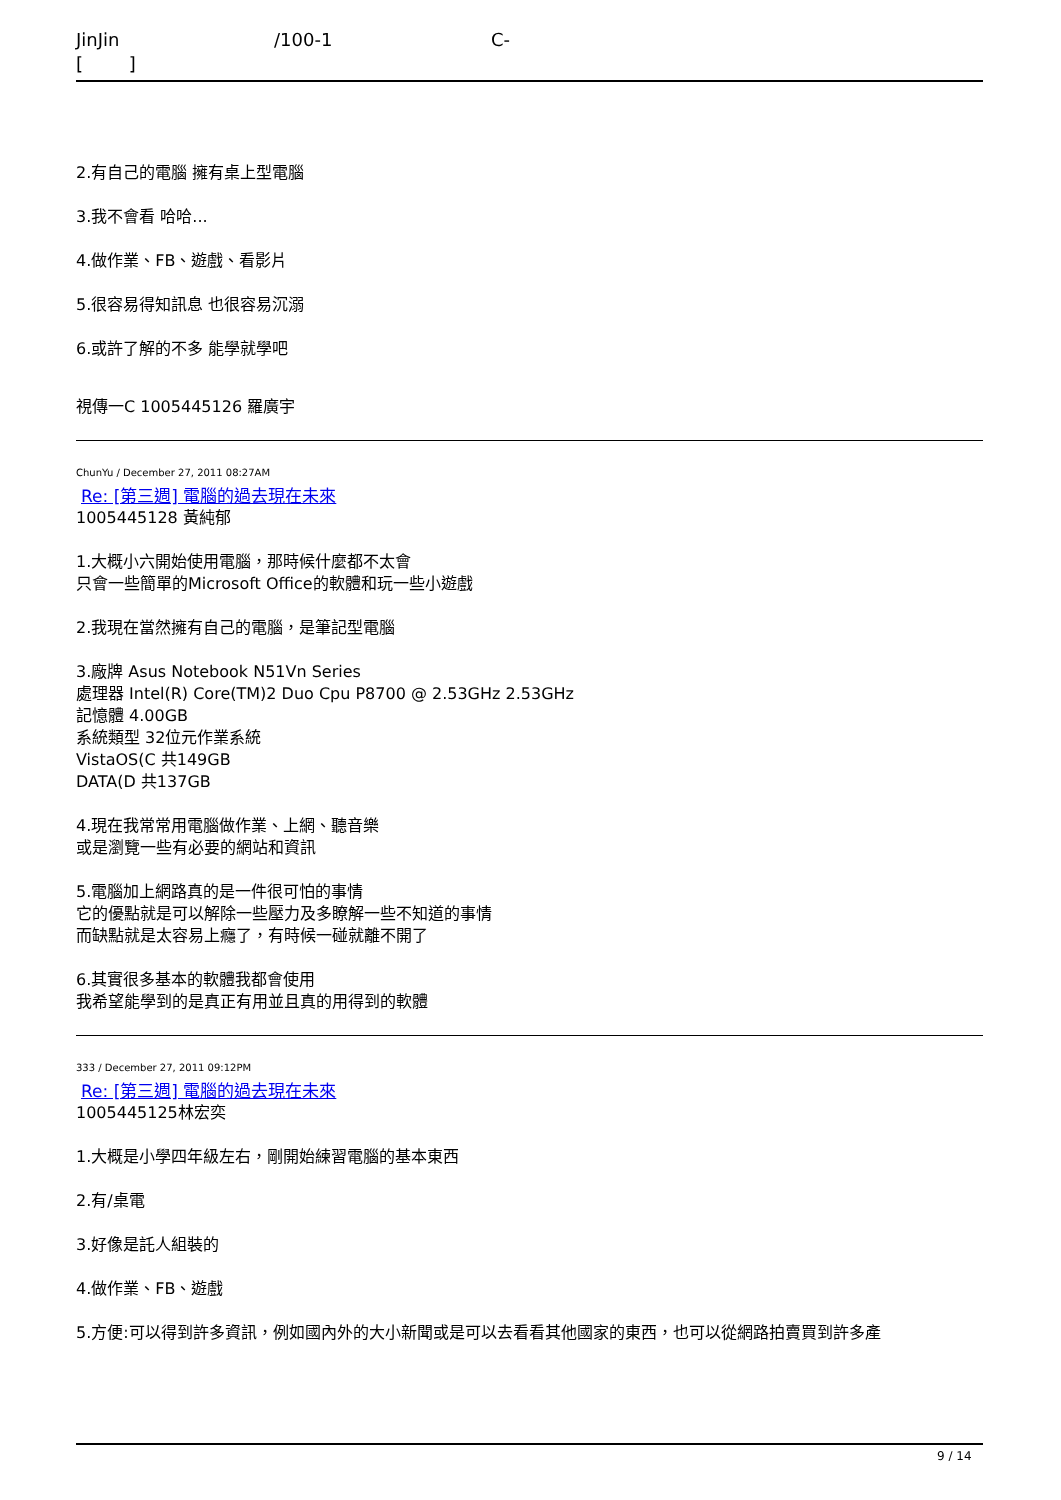JinJin /100-1 C- [ ]
2.有自己的電腦 擁有桌上型電腦
3.我不會看 哈哈...
4.做作業、FB、遊戲、看影片
5.很容易得知訊息 也很容易沉溺
6.或許了解的不多 能學就學吧
視傳一C 1005445126 羅廣宇
ChunYu / December 27, 2011 08:27AM
Re: [第三週] 電腦的過去現在未來
1005445128 黃純郁
1.大概小六開始使用電腦，那時候什麼都不太會
只會一些簡單的Microsoft Office的軟體和玩一些小遊戲
2.我現在當然擁有自己的電腦，是筆記型電腦
3.廠牌 Asus Notebook N51Vn Series
處理器 Intel(R) Core(TM)2 Duo Cpu P8700 @ 2.53GHz 2.53GHz
記憶體 4.00GB
系統類型 32位元作業系統
VistaOS(C 共149GB
DATA(D 共137GB
4.現在我常常用電腦做作業、上網、聽音樂
或是瀏覽一些有必要的網站和資訊
5.電腦加上網路真的是一件很可怕的事情
它的優點就是可以解除一些壓力及多瞭解一些不知道的事情
而缺點就是太容易上癮了，有時候一碰就離不開了
6.其實很多基本的軟體我都會使用
我希望能學到的是真正有用並且真的用得到的軟體
333 / December 27, 2011 09:12PM
Re: [第三週] 電腦的過去現在未來
1005445125林宏奕
1.大概是小學四年級左右，剛開始練習電腦的基本東西
2.有/桌電
3.好像是託人組裝的
4.做作業、FB、遊戲
5.方便:可以得到許多資訊，例如國內外的大小新聞或是可以去看看其他國家的東西，也可以從網路拍賣買到許多產
9 / 14